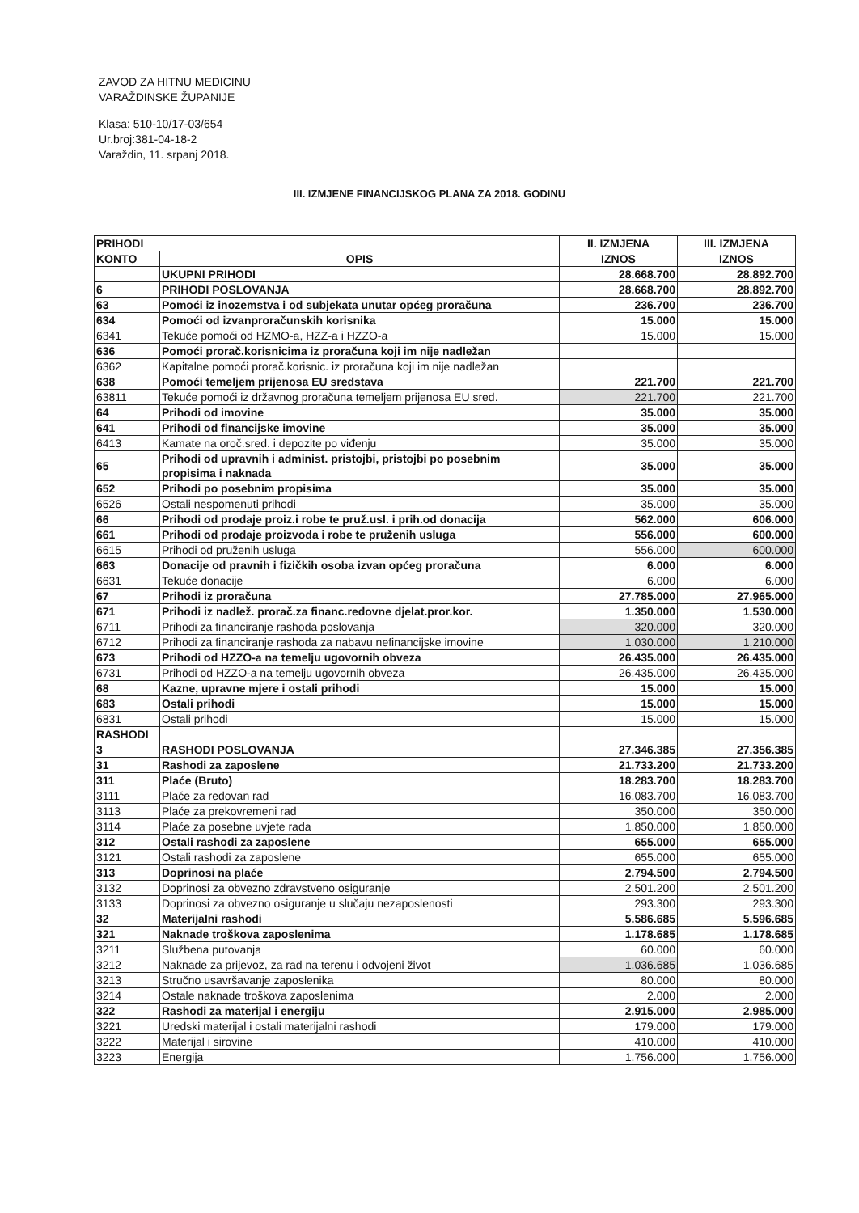ZAVOD ZA HITNU MEDICINU
VARAŽDINSKE ŽUPANIJE
Klasa: 510-10/17-03/654
Ur.broj:381-04-18-2
Varaždin, 11. srpanj 2018.
III. IZMJENE FINANCIJSKOG PLANA ZA 2018. GODINU
| PRIHODI | | II. IZMJENA | III. IZMJENA |
| --- | --- | --- | --- |
| KONTO | OPIS | IZNOS | IZNOS |
| | UKUPNI PRIHODI | 28.668.700 | 28.892.700 |
| 6 | PRIHODI POSLOVANJA | 28.668.700 | 28.892.700 |
| 63 | Pomoći iz inozemstva i od subjekata unutar općeg proračuna | 236.700 | 236.700 |
| 634 | Pomoći od izvanproračunskih korisnika | 15.000 | 15.000 |
| 6341 | Tekuće pomoći od HZMO-a, HZZ-a i HZZO-a | 15.000 | 15.000 |
| 636 | Pomoći prorač.korisnicima iz proračuna koji im nije nadležan | | |
| 6362 | Kapitalne pomoći prorač.korisnic. iz proračuna koji im nije nadležan | | |
| 638 | Pomoći temeljem prijenosa EU sredstava | 221.700 | 221.700 |
| 63811 | Tekuće pomoći iz državnog proračuna temeljem prijenosa EU sred. | 221.700 | 221.700 |
| 64 | Prihodi od imovine | 35.000 | 35.000 |
| 641 | Prihodi od financijske imovine | 35.000 | 35.000 |
| 6413 | Kamate na oroč.sred. i depozite po viđenju | 35.000 | 35.000 |
| 65 | Prihodi od upravnih i administ. pristojbi, pristojbi po posebnim propisima i naknada | 35.000 | 35.000 |
| 652 | Prihodi po posebnim propisima | 35.000 | 35.000 |
| 6526 | Ostali nespomenuti prihodi | 35.000 | 35.000 |
| 66 | Prihodi od prodaje proiz.i robe te pruž.usl. i prih.od donacija | 562.000 | 606.000 |
| 661 | Prihodi od prodaje proizvoda i robe te pruženih usluga | 556.000 | 600.000 |
| 6615 | Prihodi od pruženih usluga | 556.000 | 600.000 |
| 663 | Donacije od pravnih i fizičkih osoba izvan općeg proračuna | 6.000 | 6.000 |
| 6631 | Tekuće donacije | 6.000 | 6.000 |
| 67 | Prihodi iz proračuna | 27.785.000 | 27.965.000 |
| 671 | Prihodi iz nadlež. prorač.za financ.redovne djelat.pror.kor. | 1.350.000 | 1.530.000 |
| 6711 | Prihodi za financiranje rashoda poslovanja | 320.000 | 320.000 |
| 6712 | Prihodi za financiranje rashoda za nabavu nefinancijske imovine | 1.030.000 | 1.210.000 |
| 673 | Prihodi od HZZO-a na temelju ugovornih obveza | 26.435.000 | 26.435.000 |
| 6731 | Prihodi od HZZO-a na temelju ugovornih obveza | 26.435.000 | 26.435.000 |
| 68 | Kazne, upravne mjere i ostali prihodi | 15.000 | 15.000 |
| 683 | Ostali prihodi | 15.000 | 15.000 |
| 6831 | Ostali prihodi | 15.000 | 15.000 |
| RASHODI | | | |
| 3 | RASHODI POSLOVANJA | 27.346.385 | 27.356.385 |
| 31 | Rashodi za zaposlene | 21.733.200 | 21.733.200 |
| 311 | Plaće (Bruto) | 18.283.700 | 18.283.700 |
| 3111 | Plaće za redovan rad | 16.083.700 | 16.083.700 |
| 3113 | Plaće za prekovremeni rad | 350.000 | 350.000 |
| 3114 | Plaće za posebne uvjete rada | 1.850.000 | 1.850.000 |
| 312 | Ostali rashodi za zaposlene | 655.000 | 655.000 |
| 3121 | Ostali rashodi za zaposlene | 655.000 | 655.000 |
| 313 | Doprinosi na plaće | 2.794.500 | 2.794.500 |
| 3132 | Doprinosi za obvezno zdravstveno osiguranje | 2.501.200 | 2.501.200 |
| 3133 | Doprinosi za obvezno osiguranje u slučaju nezaposlenosti | 293.300 | 293.300 |
| 32 | Materijalni rashodi | 5.586.685 | 5.596.685 |
| 321 | Naknade troškova zaposlenima | 1.178.685 | 1.178.685 |
| 3211 | Službena putovanja | 60.000 | 60.000 |
| 3212 | Naknade za prijevoz, za rad na terenu i odvojeni život | 1.036.685 | 1.036.685 |
| 3213 | Stručno usavršavanje zaposlenika | 80.000 | 80.000 |
| 3214 | Ostale naknade troškova zaposlenima | 2.000 | 2.000 |
| 322 | Rashodi za materijal i energiju | 2.915.000 | 2.985.000 |
| 3221 | Uredski materijal i ostali materijalni rashodi | 179.000 | 179.000 |
| 3222 | Materijal i sirovine | 410.000 | 410.000 |
| 3223 | Energija | 1.756.000 | 1.756.000 |